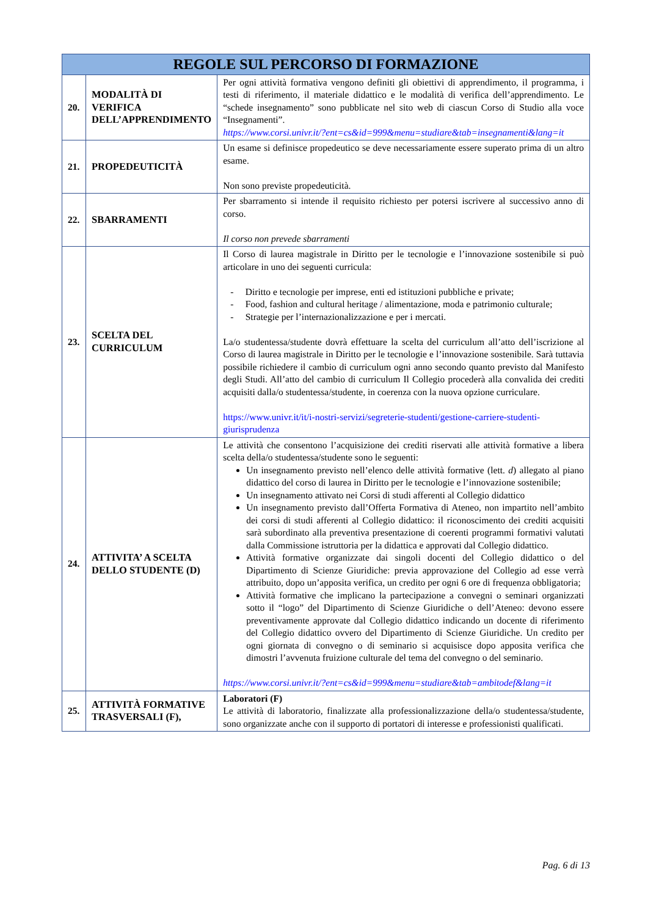| REGOLE SUL PERCORSO DI FORMAZIONE | | |
| --- | --- | --- |
| 20. | MODALITÀ DI VERIFICA DELL’APPRENDIMENTO | Per ogni attività formativa vengono definiti gli obiettivi di apprendimento, il programma, i testi di riferimento, il materiale didattico e le modalità di verifica dell’apprendimento. Le “schede insegnamento” sono pubblicate nel sito web di ciascun Corso di Studio alla voce “Insegnamenti”. https://www.corsi.univr.it/?ent=cs&id=999&menu=studiare&tab=insegnamenti&lang=it |
| 21. | PROPEDEUTICITÀ | Un esame si definisce propedeutico se deve necessariamente essere superato prima di un altro esame. Non sono previste propedeuticità. |
| 22. | SBARRAMENTI | Per sbarramento si intende il requisito richiesto per potersi iscrivere al successivo anno di corso. Il corso non prevede sbarramenti |
| 23. | SCELTA DEL CURRICULUM | Il Corso di laurea magistrale in Diritto per le tecnologie e l’innovazione sostenibile si può articolare in uno dei seguenti curricula: - Diritto e tecnologie per imprese, enti ed istituzioni pubbliche e private; - Food, fashion and cultural heritage / alimentazione, moda e patrimonio culturale; - Strategie per l’internazionalizzazione e per i mercati. La/o studentessa/studente dovrà effettuare la scelta del curriculum all’atto dell’iscrizione al Corso di laurea magistrale in Diritto per le tecnologie e l’innovazione sostenibile. Sarà tuttavia possibile richiedere il cambio di curriculum ogni anno secondo quanto previsto dal Manifesto degli Studi. All’atto del cambio di curriculum Il Collegio procederà alla convalida dei crediti acquisiti dalla/o studentessa/studente, in coerenza con la nuova opzione curriculare. https://www.univr.it/it/i-nostri-servizi/segreterie-studenti/gestione-carriere-studenti-giurisprudenza |
| 24. | ATTIVITA’ A SCELTA DELLO STUDENTE (D) | Le attività che consentono l’acquisizione dei crediti riservati alle attività formative a libera scelta della/o studentessa/studente sono le seguenti: Un insegnamento previsto nell’elenco delle attività formative (lett. d ) allegato al piano didattico del corso di laurea in Diritto per le tecnologie e l’innovazione sostenibile; Un insegnamento attivato nei Corsi di studi afferenti al Collegio didattico Un insegnamento previsto dall’Offerta Formativa di Ateneo, non impartito nell’ambito dei corsi di studi afferenti al Collegio didattico: il riconoscimento dei crediti acquisiti sarà subordinato alla preventiva presentazione di coerenti programmi formativi valutati dalla Commissione istruttoria per la didattica e approvati dal Collegio didattico. Attività formative organizzate dai singoli docenti del Collegio didattico o del Dipartimento di Scienze Giuridiche: previa approvazione del Collegio ad esse verrà attribuito, dopo un’apposita verifica, un credito per ogni 6 ore di frequenza obbligatoria; Attività formative che implicano la partecipazione a convegni o seminari organizzati sotto il “logo” del Dipartimento di Scienze Giuridiche o dell’Ateneo: devono essere preventivamente approvate dal Collegio didattico indicando un docente di riferimento del Collegio didattico ovvero del Dipartimento di Scienze Giuridiche. Un credito per ogni giornata di convegno o di seminario si acquisisce dopo apposita verifica che dimostri l’avvenuta fruizione culturale del tema del convegno o del seminario. https://www.corsi.univr.it/?ent=cs&id=999&menu=studiare&tab=ambitodef&lang=it |
| 25. | ATTIVITÀ FORMATIVE TRASVERSALI (F), | Laboratori (F) Le attività di laboratorio, finalizzate alla professionalizzazione della/o studentessa/studente, sono organizzate anche con il supporto di portatori di interesse e professionisti qualificati. |
Pag. 6 di 13